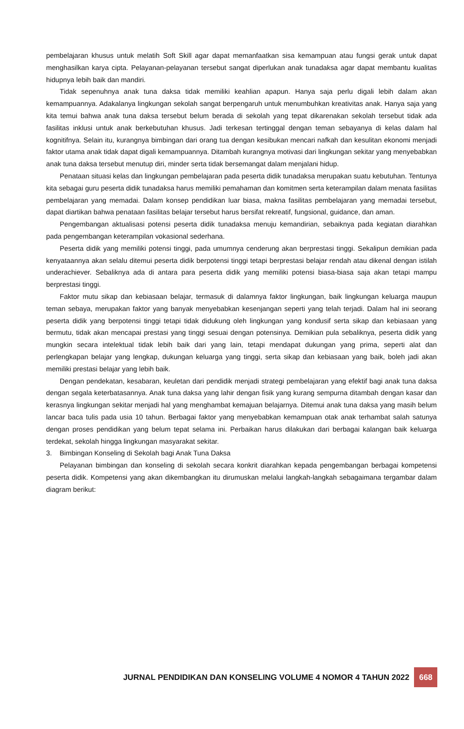pembelajaran khusus untuk melatih Soft Skill agar dapat memanfaatkan sisa kemampuan atau fungsi gerak untuk dapat menghasilkan karya cipta. Pelayanan-pelayanan tersebut sangat diperlukan anak tunadaksa agar dapat membantu kualitas hidupnya lebih baik dan mandiri.
Tidak sepenuhnya anak tuna daksa tidak memiliki keahlian apapun. Hanya saja perlu digali lebih dalam akan kemampuannya. Adakalanya lingkungan sekolah sangat berpengaruh untuk menumbuhkan kreativitas anak. Hanya saja yang kita temui bahwa anak tuna daksa tersebut belum berada di sekolah yang tepat dikarenakan sekolah tersebut tidak ada fasilitas inklusi untuk anak berkebutuhan khusus. Jadi terkesan tertinggal dengan teman sebayanya di kelas dalam hal kognitifnya. Selain itu, kurangnya bimbingan dari orang tua dengan kesibukan mencari nafkah dan kesulitan ekonomi menjadi faktor utama anak tidak dapat digali kemampuannya. Ditambah kurangnya motivasi dari lingkungan sekitar yang menyebabkan anak tuna daksa tersebut menutup diri, minder serta tidak bersemangat dalam menjalani hidup.
Penataan situasi kelas dan lingkungan pembelajaran pada peserta didik tunadaksa merupakan suatu kebutuhan. Tentunya kita sebagai guru peserta didik tunadaksa harus memiliki pemahaman dan komitmen serta keterampilan dalam menata fasilitas pembelajaran yang memadai. Dalam konsep pendidikan luar biasa, makna fasilitas pembelajaran yang memadai tersebut, dapat diartikan bahwa penataan fasilitas belajar tersebut harus bersifat rekreatif, fungsional, guidance, dan aman.
Pengembangan aktualisasi potensi peserta didik tunadaksa menuju kemandirian, sebaiknya pada kegiatan diarahkan pada pengembangan keterampilan vokasional sederhana.
Peserta didik yang memiliki potensi tinggi, pada umumnya cenderung akan berprestasi tinggi. Sekalipun demikian pada kenyataannya akan selalu ditemui peserta didik berpotensi tinggi tetapi berprestasi belajar rendah atau dikenal dengan istilah underachiever. Sebaliknya ada di antara para peserta didik yang memiliki potensi biasa-biasa saja akan tetapi mampu berprestasi tinggi.
Faktor mutu sikap dan kebiasaan belajar, termasuk di dalamnya faktor lingkungan, baik lingkungan keluarga maupun teman sebaya, merupakan faktor yang banyak menyebabkan kesenjangan seperti yang telah terjadi. Dalam hal ini seorang peserta didik yang berpotensi tinggi tetapi tidak didukung oleh lingkungan yang kondusif serta sikap dan kebiasaan yang bermutu, tidak akan mencapai prestasi yang tinggi sesuai dengan potensinya. Demikian pula sebaliknya, peserta didik yang mungkin secara intelektual tidak lebih baik dari yang lain, tetapi mendapat dukungan yang prima, seperti alat dan perlengkapan belajar yang lengkap, dukungan keluarga yang tinggi, serta sikap dan kebiasaan yang baik, boleh jadi akan memiliki prestasi belajar yang lebih baik.
Dengan pendekatan, kesabaran, keuletan dari pendidik menjadi strategi pembelajaran yang efektif bagi anak tuna daksa dengan segala keterbatasannya. Anak tuna daksa yang lahir dengan fisik yang kurang sempurna ditambah dengan kasar dan kerasnya lingkungan sekitar menjadi hal yang menghambat kemajuan belajarnya. Ditemui anak tuna daksa yang masih belum lancar baca tulis pada usia 10 tahun. Berbagai faktor yang menyebabkan kemampuan otak anak terhambat salah satunya dengan proses pendidikan yang belum tepat selama ini. Perbaikan harus dilakukan dari berbagai kalangan baik keluarga terdekat, sekolah hingga lingkungan masyarakat sekitar.
3. Bimbingan Konseling di Sekolah bagi Anak Tuna Daksa
Pelayanan bimbingan dan konseling di sekolah secara konkrit diarahkan kepada pengembangan berbagai kompetensi peserta didik. Kompetensi yang akan dikembangkan itu dirumuskan melalui langkah-langkah sebagaimana tergambar dalam diagram berikut:
JURNAL PENDIDIKAN DAN KONSELING VOLUME 4 NOMOR 4 TAHUN 2022 668